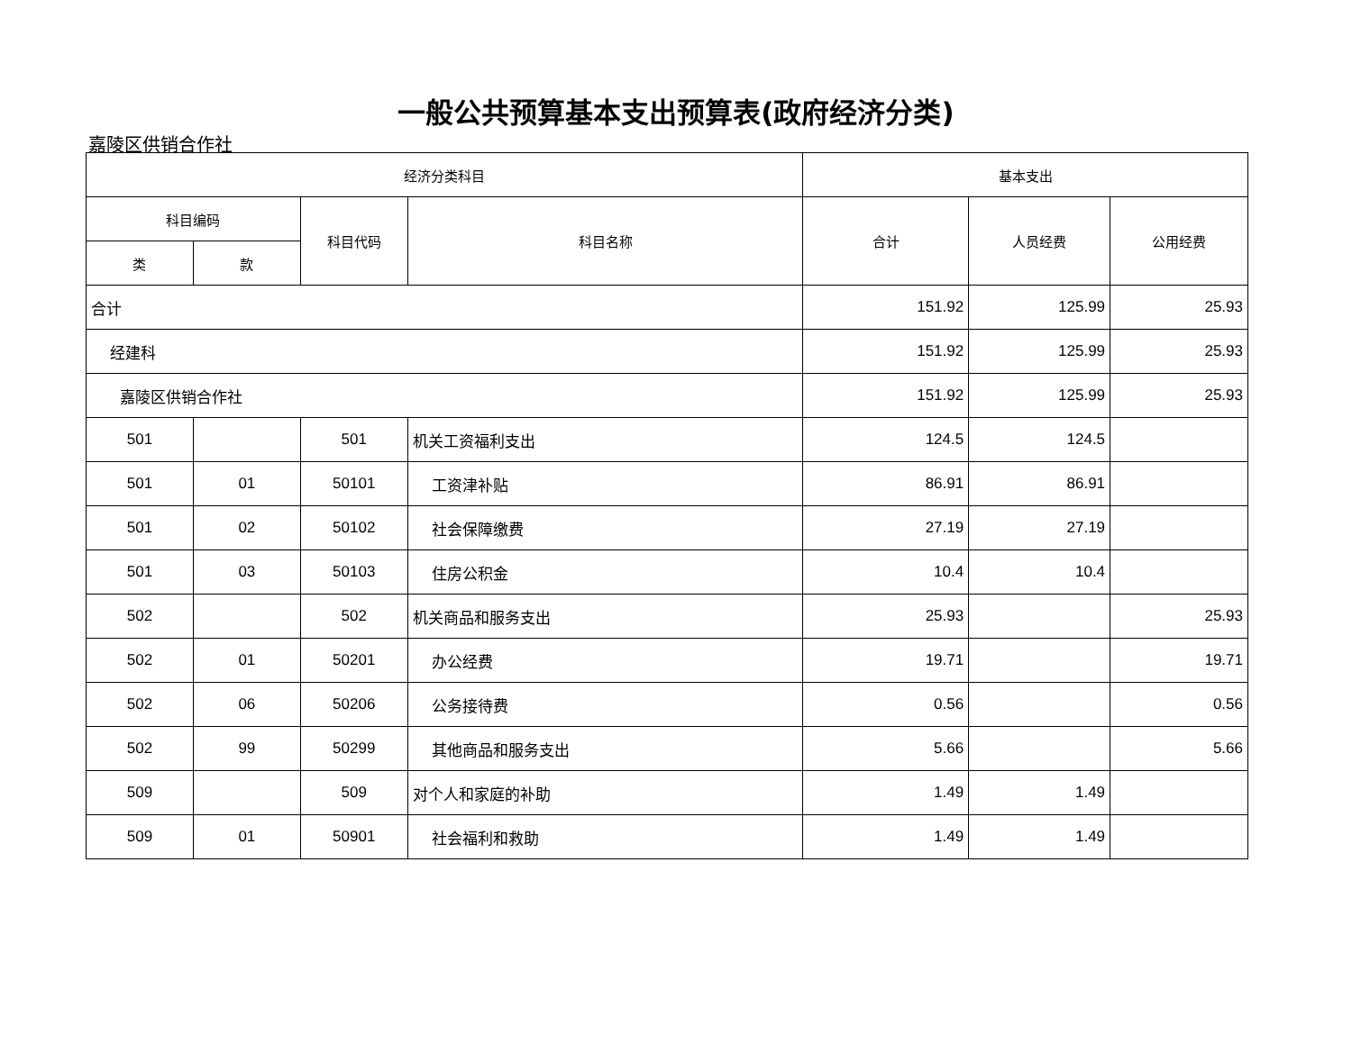一般公共预算基本支出预算表(政府经济分类)
嘉陵区供销合作社
| 经济分类科目 | | | | 基本支出 | | |
| --- | --- | --- | --- | --- | --- | --- |
| 科目编码 | | 科目代码 | 科目名称 | 合计 | 人员经费 | 公用经费 |
| 类 | 款 | | | | | |
| 合计 | | | | 151.92 | 125.99 | 25.93 |
| 经建科 | | | | 151.92 | 125.99 | 25.93 |
| 嘉陵区供销合作社 | | | | 151.92 | 125.99 | 25.93 |
| 501 | | 501 | 机关工资福利支出 | 124.5 | 124.5 | |
| 501 | 01 | 50101 | 工资津补贴 | 86.91 | 86.91 | |
| 501 | 02 | 50102 | 社会保障缴费 | 27.19 | 27.19 | |
| 501 | 03 | 50103 | 住房公积金 | 10.4 | 10.4 | |
| 502 | | 502 | 机关商品和服务支出 | 25.93 | | 25.93 |
| 502 | 01 | 50201 | 办公经费 | 19.71 | | 19.71 |
| 502 | 06 | 50206 | 公务接待费 | 0.56 | | 0.56 |
| 502 | 99 | 50299 | 其他商品和服务支出 | 5.66 | | 5.66 |
| 509 | | 509 | 对个人和家庭的补助 | 1.49 | 1.49 | |
| 509 | 01 | 50901 | 社会福利和救助 | 1.49 | 1.49 | |